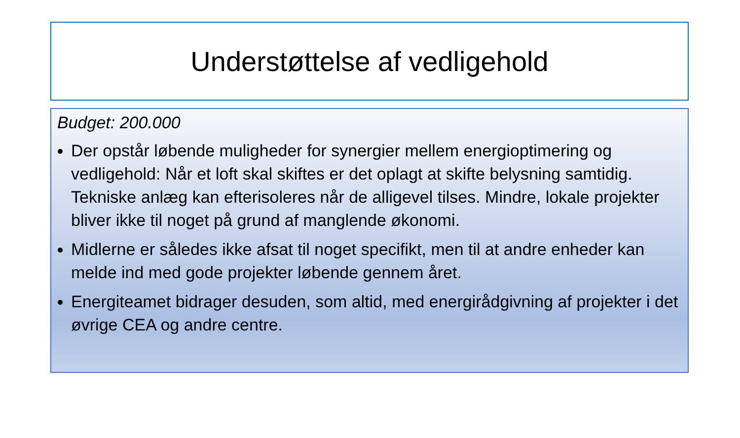Understøttelse af vedligehold
Budget: 200.000
Der opstår løbende muligheder for synergier mellem energioptimering og vedligehold: Når et loft skal skiftes er det oplagt at skifte belysning samtidig. Tekniske anlæg kan efterisoleres når de alligevel tilses. Mindre, lokale projekter bliver ikke til noget på grund af manglende økonomi.
Midlerne er således ikke afsat til noget specifikt, men til at andre enheder kan melde ind med gode projekter løbende gennem året.
Energiteamet bidrager desuden, som altid, med energirådgivning af projekter i det øvrige CEA og andre centre.